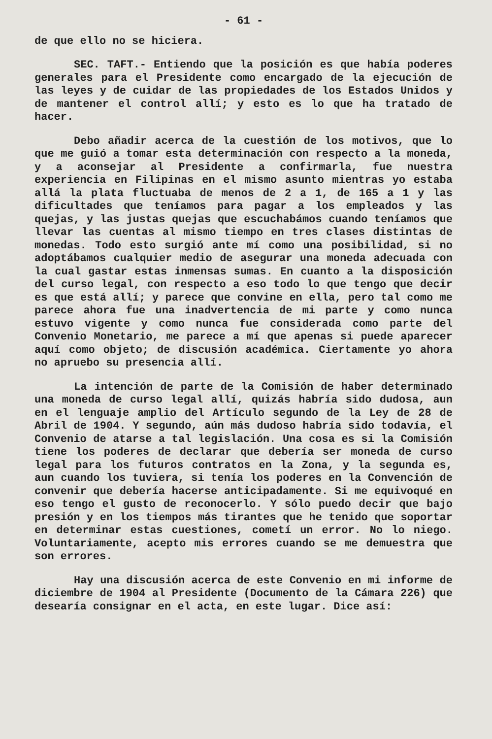- 61 -
de que ello no se hiciera.
SEC. TAFT.- Entiendo que la posición es que había poderes generales para el Presidente como encargado de la ejecución de las leyes y de cuidar de las propiedades de los Estados Unidos y de mantener el control allí; y esto es lo que ha tratado de hacer.
Debo añadir acerca de la cuestión de los motivos, que lo que me guió a tomar esta determinación con respecto a la moneda, y a aconsejar al Presidente a confirmarla, fue nuestra experiencia en Filipinas en el mismo asunto mientras yo estaba allá la plata fluctuaba de menos de 2 a 1, de 165 a 1 y las dificultades que teníamos para pagar a los empleados y las quejas, y las justas quejas que escuchabámos cuando teníamos que llevar las cuentas al mismo tiempo en tres clases distintas de monedas. Todo esto surgió ante mí como una posibilidad, si no adoptábamos cualquier medio de asegurar una moneda adecuada con la cual gastar estas inmensas sumas. En cuanto a la disposición del curso legal, con respecto a eso todo lo que tengo que decir es que está allí; y parece que convine en ella, pero tal como me parece ahora fue una inadvertencia de mi parte y como nunca estuvo vigente y como nunca fue considerada como parte del Convenio Monetario, me parece a mí que apenas si puede aparecer aquí como objeto; de discusión académica. Ciertamente yo ahora no apruebo su presencia allí.
La intención de parte de la Comisión de haber determinado una moneda de curso legal allí, quizás habría sido dudosa, aun en el lenguaje amplio del Artículo segundo de la Ley de 28 de Abril de 1904. Y segundo, aún más dudoso habría sido todavía, el Convenio de atarse a tal legislación. Una cosa es si la Comisión tiene los poderes de declarar que debería ser moneda de curso legal para los futuros contratos en la Zona, y la segunda es, aun cuando los tuviera, si tenía los poderes en la Convención de convenir que debería hacerse anticipadamente. Si me equivoqué en eso tengo el gusto de reconocerlo. Y sólo puedo decir que bajo presión y en los tiempos más tirantes que he tenido que soportar en determinar estas cuestiones, cometí un error. No lo niego. Voluntariamente, acepto mis errores cuando se me demuestra que son errores.
Hay una discusión acerca de este Convenio en mi informe de diciembre de 1904 al Presidente (Documento de la Cámara 226) que desearía consignar en el acta, en este lugar. Dice así: